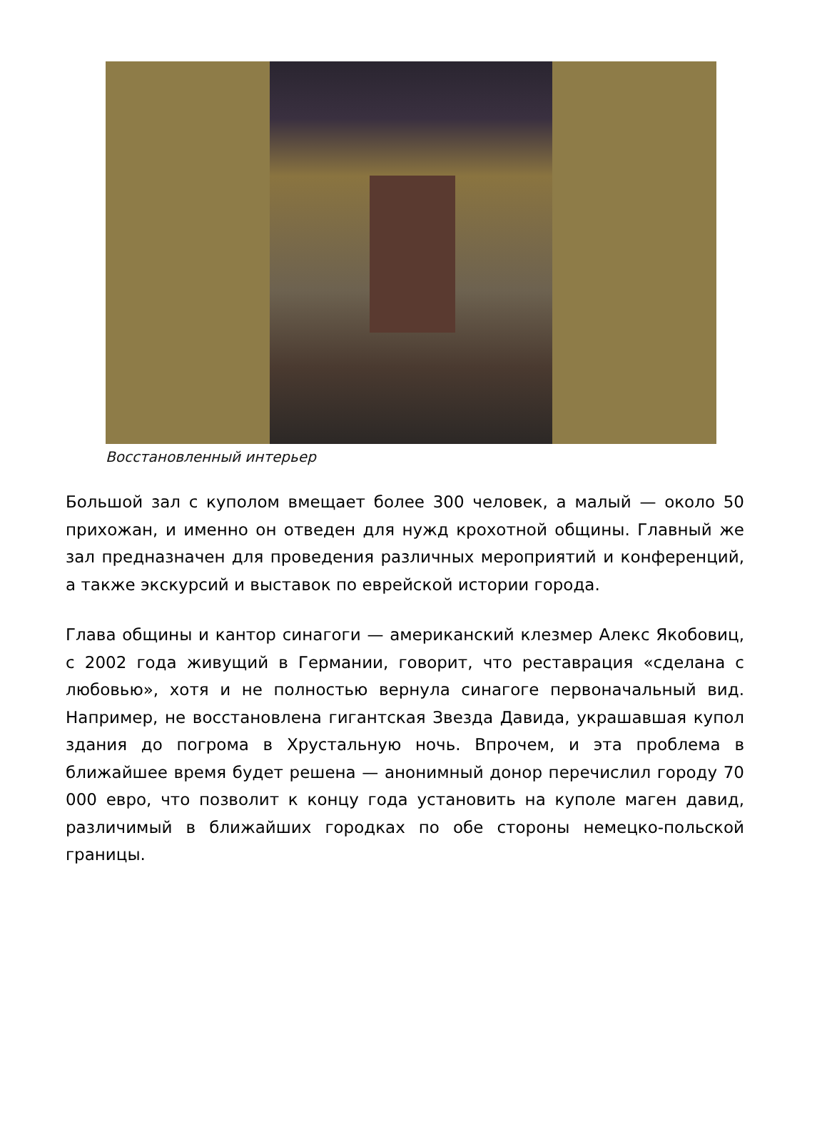Восстановленный интерьер
Большой зал с куполом вмещает более 300 человек, а малый — около 50 прихожан, и именно он отведен для нужд крохотной общины. Главный же зал предназначен для проведения различных мероприятий и конференций, а также экскурсий и выставок по еврейской истории города.
Глава общины и кантор синагоги — американский клезмер Алекс Якобовиц, с 2002 года живущий в Германии, говорит, что реставрация «сделана с любовью», хотя и не полностью вернула синагоге первоначальный вид. Например, не восстановлена гигантская Звезда Давида, украшавшая купол здания до погрома в Хрустальную ночь. Впрочем, и эта проблема в ближайшее время будет решена — анонимный донор перечислил городу 70 000 евро, что позволит к концу года установить на куполе маген давид, различимый в ближайших городках по обе стороны немецко-польской границы.